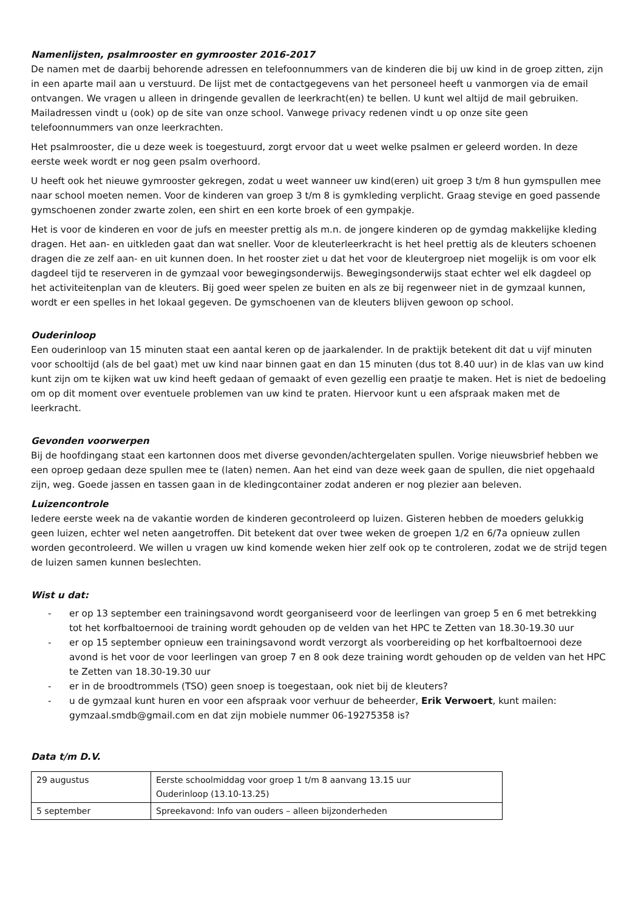Namenlijsten, psalmrooster en gymrooster 2016-2017
De namen met de daarbij behorende adressen en telefoonnummers van de kinderen die bij uw kind in de groep zitten, zijn in een aparte mail aan u verstuurd. De lijst met de contactgegevens van het personeel heeft u vanmorgen via de email ontvangen. We vragen u alleen in dringende gevallen de leerkracht(en) te bellen. U kunt wel altijd de mail gebruiken. Mailadressen vindt u (ook) op de site van onze school. Vanwege privacy redenen vindt u op onze site geen telefoonnummers van onze leerkrachten.
Het psalmrooster, die u deze week is toegestuurd, zorgt ervoor dat u weet welke psalmen er geleerd worden. In deze eerste week wordt er nog geen psalm overhoord.
U heeft ook het nieuwe gymrooster gekregen, zodat u weet wanneer uw kind(eren) uit groep 3 t/m 8 hun gymspullen mee naar school moeten nemen. Voor de kinderen van groep 3 t/m 8 is gymkleding verplicht. Graag stevige en goed passende gymschoenen zonder zwarte zolen, een shirt en een korte broek of een gympakje.
Het is voor de kinderen en voor de jufs en meester prettig als m.n. de jongere kinderen op de gymdag makkelijke kleding dragen. Het aan- en uitkleden gaat dan wat sneller. Voor de kleuterleerkracht is het heel prettig als de kleuters schoenen dragen die ze zelf aan- en uit kunnen doen. In het rooster ziet u dat het voor de kleutergroep niet mogelijk is om voor elk dagdeel tijd te reserveren in de gymzaal voor bewegingsonderwijs. Bewegingsonderwijs staat echter wel elk dagdeel op het activiteitenplan van de kleuters. Bij goed weer spelen ze buiten en als ze bij regenweer niet in de gymzaal kunnen, wordt er een spelles in het lokaal gegeven. De gymschoenen van de kleuters blijven gewoon op school.
Ouderinloop
Een ouderinloop van 15 minuten staat een aantal keren op de jaarkalender. In de praktijk betekent dit dat u vijf minuten voor schooltijd (als de bel gaat) met uw kind naar binnen gaat en dan 15 minuten (dus tot 8.40 uur) in de klas van uw kind kunt zijn om te kijken wat uw kind heeft gedaan of gemaakt of even gezellig een praatje te maken. Het is niet de bedoeling om op dit moment over eventuele problemen van uw kind te praten. Hiervoor kunt u een afspraak maken met de leerkracht.
Gevonden voorwerpen
Bij de hoofdingang staat een kartonnen doos met diverse gevonden/achtergelaten spullen. Vorige nieuwsbrief hebben we een oproep gedaan deze spullen mee te (laten) nemen. Aan het eind van deze week gaan de spullen, die niet opgehaald zijn, weg. Goede jassen en tassen gaan in de kledingcontainer zodat anderen er nog plezier aan beleven.
Luizencontrole
Iedere eerste week na de vakantie worden de kinderen gecontroleerd op luizen. Gisteren hebben de moeders gelukkig geen luizen, echter wel neten aangetroffen. Dit betekent dat over twee weken de groepen 1/2 en 6/7a opnieuw zullen worden gecontroleerd. We willen u vragen uw kind komende weken hier zelf ook op te controleren, zodat we de strijd tegen de luizen samen kunnen beslechten.
Wist u dat:
- er op 13 september een trainingsavond wordt georganiseerd voor de leerlingen van groep 5 en 6 met betrekking tot het korfbaltoernooi de training wordt gehouden op de velden van het HPC te Zetten van 18.30-19.30 uur
- er op 15 september opnieuw een trainingsavond wordt verzorgt als voorbereiding op het korfbaltoernooi deze avond is het voor de voor leerlingen van groep 7 en 8 ook deze training wordt gehouden op de velden van het HPC te Zetten van 18.30-19.30 uur
- er in de broodtrommels (TSO) geen snoep is toegestaan, ook niet bij de kleuters?
- u de gymzaal kunt huren en voor een afspraak voor verhuur de beheerder, Erik Verwoert, kunt mailen: gymzaal.smdb@gmail.com en dat zijn mobiele nummer 06-19275358 is?
Data t/m D.V.
| 29 augustus | Eerste schoolmiddag voor groep 1 t/m 8 aanvang 13.15 uur Ouderinloop (13.10-13.25) |
| 5 september | Spreekavond: Info van ouders – alleen bijzonderheden |